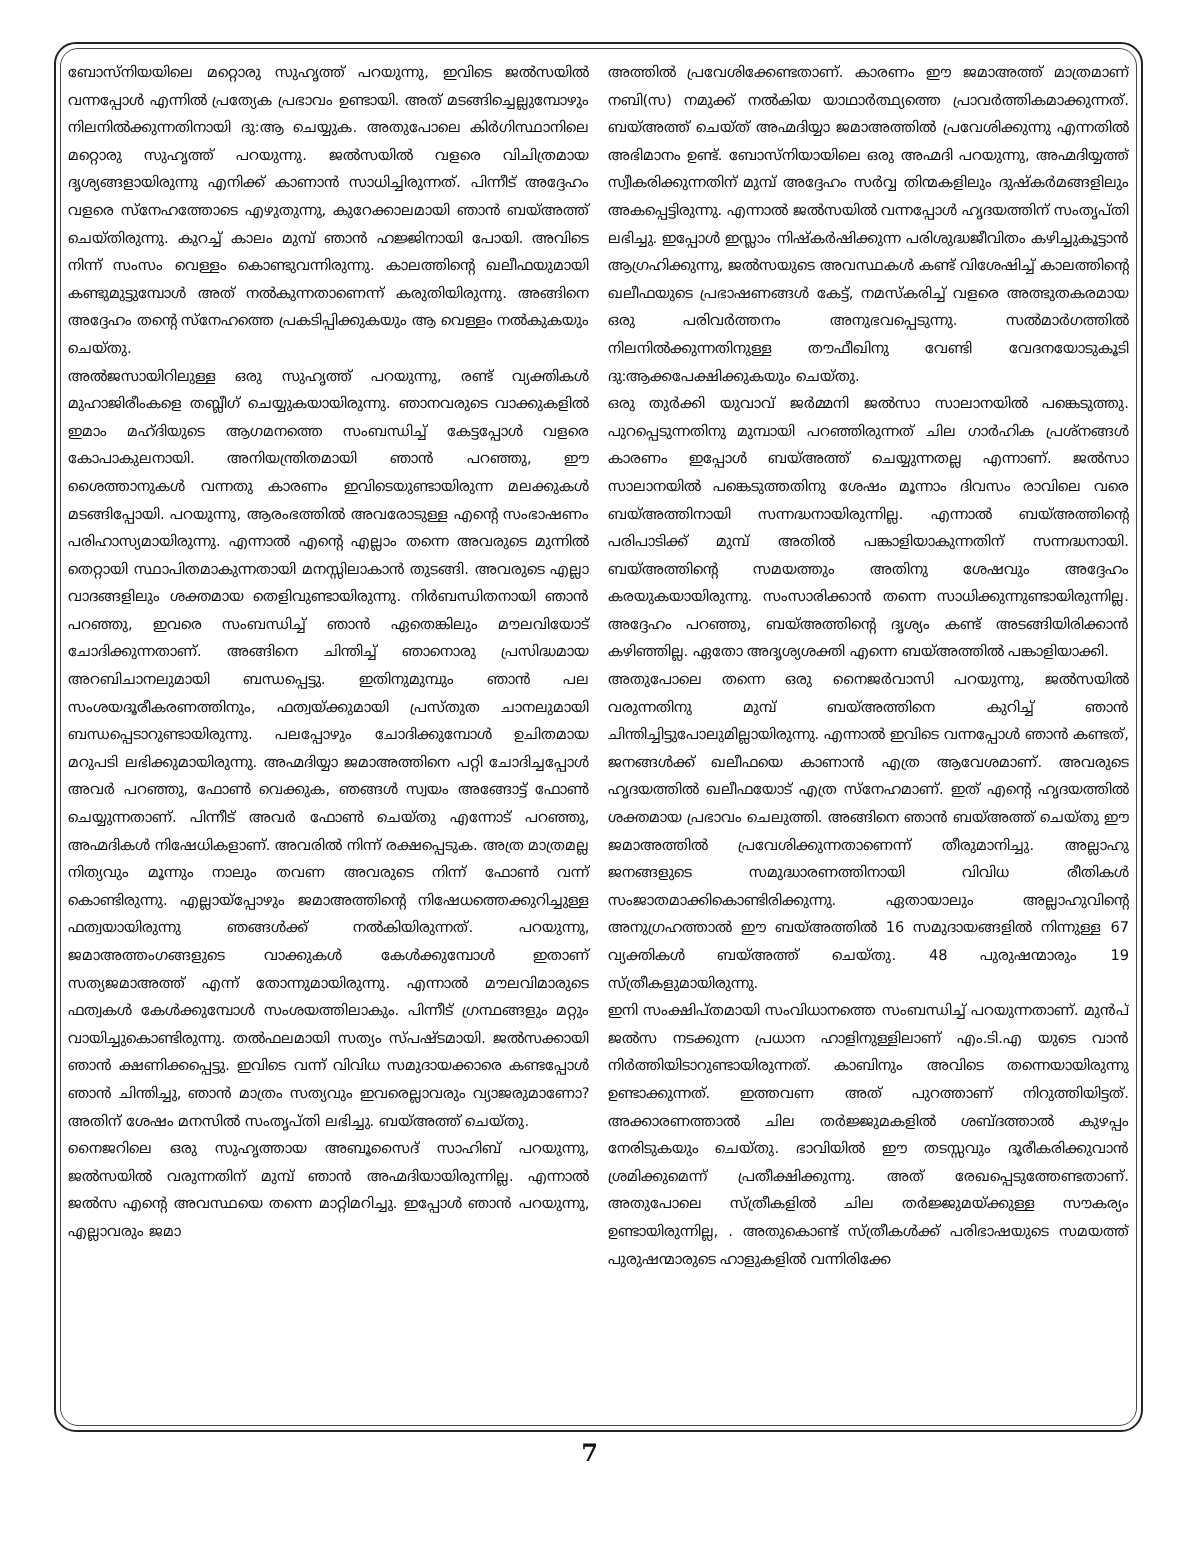ബോസ്നിയയിലെ മറ്റൊരു സുഹൃത്ത് പറയുന്നു, ഇവിടെ ജൽസയിൽ വന്നപ്പോൾ എന്നിൽ പ്രത്യേക പ്രഭാവം ഉണ്ടായി. അത് മടങ്ങിച്ചെല്ലുമ്പോഴും നിലനിൽക്കുന്നതിനായി ദു:ആ ചെയ്യുക. അതുപോലെ കിർഗിസ്ഥാനിലെ മറ്റൊരു സുഹൃത്ത് പറയുന്നു. ജൽസയിൽ വളരെ വിചിത്രമായ ദൃശ്യങ്ങളായിരുന്നു എനിക്ക് കാണാൻ സാധിച്ചിരുന്നത്. പിന്നീട് അദ്ദേഹം വളരെ സ്നേഹത്തോടെ എഴുതുന്നു, കുറേക്കാലമായി ഞാൻ ബയ്അത്ത് ചെയ്തിരുന്നു. കുറച്ച് കാലം മുമ്പ് ഞാൻ ഹജ്ജിനായി പോയി. അവിടെ നിന്ന് സംസം വെള്ളം കൊണ്ടുവന്നിരുന്നു. കാലത്തിന്റെ ഖലീഫയുമായി കണ്ടുമുട്ടുമ്പോൾ അത് നൽകുന്നതാണെന്ന് കരുതിയിരുന്നു. അങ്ങിനെ അദ്ദേഹം തന്റെ സ്നേഹത്തെ പ്രകടിപ്പിക്കുകയും ആ വെള്ളം നൽകുകയും ചെയ്തു.
അൽജസായിറിലുള്ള ഒരു സുഹൃത്ത് പറയുന്നു, രണ്ട് വ്യക്തികൾ മുഹാജിരീംകളെ തബ്ലീഗ് ചെയ്യുകയായിരുന്നു. ഞാനവരുടെ വാക്കുകളിൽ ഇമാം മഹ്ദിയുടെ ആഗമനത്തെ സംബന്ധിച്ച് കേട്ടപ്പോൾ വളരെ കോപാകുലനായി. അനിയന്ത്രിതമായി ഞാൻ പറഞ്ഞു, ഈ ശൈത്താനുകൾ വന്നതു കാരണം ഇവിടെയുണ്ടായിരുന്ന മലക്കുകൾ മടങ്ങിപ്പോയി. പറയുന്നു, ആരംഭത്തിൽ അവരോടുള്ള എന്റെ സംഭാഷണം പരിഹാസ്യമായിരുന്നു. എന്നാൽ എന്റെ എല്ലാം തന്നെ അവരുടെ മുന്നിൽ തെറ്റായി സ്ഥാപിതമാകുന്നതായി മനസ്സിലാകാൻ തുടങ്ങി. അവരുടെ എല്ലാ വാദങ്ങളിലും ശക്തമായ തെളിവുണ്ടായിരുന്നു. നിർബന്ധിതനായി ഞാൻ പറഞ്ഞു, ഇവരെ സംബന്ധിച്ച് ഞാൻ ഏതെങ്കിലും മൗലവിയോട് ചോദിക്കുന്നതാണ്. അങ്ങിനെ ചിന്തിച്ച് ഞാനൊരു പ്രസിദ്ധമായ അറബിചാനലുമായി ബന്ധപ്പെട്ടു. ഇതിനുമുമ്പും ഞാൻ പല സംശയദൂരീകരണത്തിനും, ഫത്വയ്ക്കുമായി പ്രസ്തുത ചാനലുമായി ബന്ധപ്പെടാറുണ്ടായിരുന്നു. പലപ്പോഴും ചോദിക്കുമ്പോൾ ഉചിതമായ മറുപടി ലഭിക്കുമായിരുന്നു. അഹ്മദിയ്യാ ജമാഅത്തിനെ പറ്റി ചോദിച്ചപ്പോൾ അവർ പറഞ്ഞു, ഫോൺ വെക്കുക, ഞങ്ങൾ സ്വയം അങ്ങോട്ട് ഫോൺ ചെയ്യുന്നതാണ്. പിന്നീട് അവർ ഫോൺ ചെയ്തു എന്നോട് പറഞ്ഞു, അഹ്മദികൾ നിഷേധികളാണ്. അവരിൽ നിന്ന് രക്ഷപ്പെടുക. അത്ര മാത്രമല്ല നിത്യവും മൂന്നും നാലും തവണ അവരുടെ നിന്ന് ഫോൺ വന്ന് കൊണ്ടിരുന്നു. എല്ലായ്പ്പോഴും ജമാഅത്തിന്റെ നിഷേധത്തെക്കുറിച്ചുള്ള ഫത്വയായിരുന്നു ഞങ്ങൾക്ക് നൽകിയിരുന്നത്. പറയുന്നു, ജമാഅത്തംഗങ്ങളുടെ വാക്കുകൾ കേൾക്കുമ്പോൾ ഇതാണ് സത്യജമാഅത്ത് എന്ന് തോന്നുമായിരുന്നു. എന്നാൽ മൗലവിമാരുടെ ഫത്വകൾ കേൾക്കുമ്പോൾ സംശയത്തിലാകും. പിന്നീട് ഗ്രന്ഥങ്ങളും മറ്റും വായിച്ചുകൊണ്ടിരുന്നു. തൽഫലമായി സത്യം സ്പഷ്ടമായി. ജൽസക്കായി ഞാൻ ക്ഷണിക്കപ്പെട്ടു. ഇവിടെ വന്ന് വിവിധ സമുദായക്കാരെ കണ്ടപ്പോൾ ഞാൻ ചിന്തിച്ചു, ഞാൻ മാത്രം സത്യവും ഇവരെല്ലാവരും വ്യാജരുമാണോ? അതിന് ശേഷം മനസിൽ സംതൃപ്തി ലഭിച്ചു. ബയ്അത്ത് ചെയ്തു.
നൈജറിലെ ഒരു സുഹൃത്തായ അബൂസൈദ് സാഹിബ് പറയുന്നു, ജൽസയിൽ വരുന്നതിന് മുമ്പ് ഞാൻ അഹ്മദിയായിരുന്നില്ല. എന്നാൽ ജൽസ എന്റെ അവസ്ഥയെ തന്നെ മാറ്റിമറിച്ചു. ഇപ്പോൾ ഞാൻ പറയുന്നു, എല്ലാവരും ജമാ
അത്തിൽ പ്രവേശിക്കേണ്ടതാണ്. കാരണം ഈ ജമാഅത്ത് മാത്രമാണ് നബി(സ) നമുക്ക് നൽകിയ യാഥാർത്ഥ്യത്തെ പ്രാവർത്തികമാക്കുന്നത്. ബയ്അത്ത് ചെയ്ത് അഹ്മദിയ്യാ ജമാഅത്തിൽ പ്രവേശിക്കുന്നു എന്നതിൽ അഭിമാനം ഉണ്ട്. ബോസ്നിയായിലെ ഒരു അഹ്മദി പറയുന്നു, അഹ്മദിയ്യത്ത് സ്വീകരിക്കുന്നതിന് മുമ്പ് അദ്ദേഹം സർവ്വ തിന്മകളിലും ദുഷ്കർമങ്ങളിലും അകപ്പെട്ടിരുന്നു. എന്നാൽ ജൽസയിൽ വന്നപ്പോൾ ഹൃദയത്തിന് സംതൃപ്തി ലഭിച്ചു. ഇപ്പോൾ ഇസ്ലാം നിഷ്കർഷിക്കുന്ന പരിശുദ്ധജീവിതം കഴിച്ചുകൂട്ടാൻ ആഗ്രഹിക്കുന്നു, ജൽസയുടെ അവസ്ഥകൾ കണ്ട് വിശേഷിച്ച് കാലത്തിന്റെ ഖലീഫയുടെ പ്രഭാഷണങ്ങൾ കേട്ട്, നമസ്കരിച്ച് വളരെ അത്ഭുതകരമായ ഒരു പരിവർത്തനം അനുഭവപ്പെടുന്നു. സൽമാർഗത്തിൽ നിലനിൽക്കുന്നതിനുള്ള തൗഫീഖിനു വേണ്ടി വേദനയോടുകൂടി ദു:ആക്കപേക്ഷിക്കുകയും ചെയ്തു.
ഒരു തുർക്കി യുവാവ് ജർമ്മനി ജൽസാ സാലാനയിൽ പങ്കെടുത്തു. പുറപ്പെടുന്നതിനു മുമ്പായി പറഞ്ഞിരുന്നത് ചില ഗാർഹിക പ്രശ്നങ്ങൾ കാരണം ഇപ്പോൾ ബയ്അത്ത് ചെയ്യുന്നതല്ല എന്നാണ്. ജൽസാ സാലാനയിൽ പങ്കെടുത്തതിനു ശേഷം മൂന്നാം ദിവസം രാവിലെ വരെ ബയ്അത്തിനായി സന്നദ്ധനായിരുന്നില്ല. എന്നാൽ ബയ്അത്തിന്റെ പരിപാടിക്ക് മുമ്പ് അതിൽ പങ്കാളിയാകുന്നതിന് സന്നദ്ധനായി. ബയ്അത്തിന്റെ സമയത്തും അതിനു ശേഷവും അദ്ദേഹം കരയുകയായിരുന്നു. സംസാരിക്കാൻ തന്നെ സാധിക്കുന്നുണ്ടായിരുന്നില്ല. അദ്ദേഹം പറഞ്ഞു, ബയ്അത്തിന്റെ ദൃശ്യം കണ്ട് അടങ്ങിയിരിക്കാൻ കഴിഞ്ഞില്ല. ഏതോ അദൃശ്യശക്തി എന്നെ ബയ്അത്തിൽ പങ്കാളിയാക്കി.
അതുപോലെ തന്നെ ഒരു നൈജർവാസി പറയുന്നു, ജൽസയിൽ വരുന്നതിനു മുമ്പ് ബയ്അത്തിനെ കുറിച്ച് ഞാൻ ചിന്തിച്ചിട്ടുപോലുമില്ലായിരുന്നു. എന്നാൽ ഇവിടെ വന്നപ്പോൾ ഞാൻ കണ്ടത്, ജനങ്ങൾക്ക് ഖലീഫയെ കാണാൻ എത്ര ആവേശമാണ്. അവരുടെ ഹൃദയത്തിൽ ഖലീഫയോട് എത്ര സ്നേഹമാണ്. ഇത് എന്റെ ഹൃദയത്തിൽ ശക്തമായ പ്രഭാവം ചെലുത്തി. അങ്ങിനെ ഞാൻ ബയ്അത്ത് ചെയ്തു ഈ ജമാഅത്തിൽ പ്രവേശിക്കുന്നതാണെന്ന് തീരുമാനിച്ചു. അല്ലാഹു ജനങ്ങളുടെ സമുദ്ധാരണത്തിനായി വിവിധ രീതികൾ സംജാതമാക്കികൊണ്ടിരിക്കുന്നു. ഏതായാലും അല്ലാഹുവിന്റെ അനുഗ്രഹത്താൽ ഈ ബയ്അത്തിൽ 16 സമുദായങ്ങളിൽ നിന്നുള്ള 67 വ്യക്തികൾ ബയ്അത്ത് ചെയ്തു. 48 പുരുഷന്മാരും 19 സ്ത്രീകളുമായിരുന്നു.
ഇനി സംക്ഷിപ്തമായി സംവിധാനത്തെ സംബന്ധിച്ച് പറയുന്നതാണ്. മുൻപ് ജൽസ നടക്കുന്ന പ്രധാന ഹാളിനുള്ളിലാണ് എം.ടി.എ യുടെ വാൻ നിർത്തിയിടാറുണ്ടായിരുന്നത്. കാബിനും അവിടെ തന്നെയായിരുന്നു ഉണ്ടാക്കുന്നത്. ഇത്തവണ അത് പുറത്താണ് നിറുത്തിയിട്ടത്. അക്കാരണത്താൽ ചില തർജ്ജുമകളിൽ ശബ്ദത്താൽ കുഴപ്പം നേരിടുകയും ചെയ്തു. ഭാവിയിൽ ഈ തടസ്സവും ദൂരീകരിക്കുവാൻ ശ്രമിക്കുമെന്ന് പ്രതീക്ഷിക്കുന്നു. അത് രേഖപ്പെടുത്തേണ്ടതാണ്. അതുപോലെ സ്ത്രീകളിൽ ചില തർജ്ജുമയ്ക്കുള്ള സൗകര്യം ഉണ്ടായിരുന്നില്ല, . അതുകൊണ്ട് സ്ത്രീകൾക്ക് പരിഭാഷയുടെ സമയത്ത് പുരുഷന്മാരുടെ ഹാളുകളിൽ വന്നിരിക്കേ
7